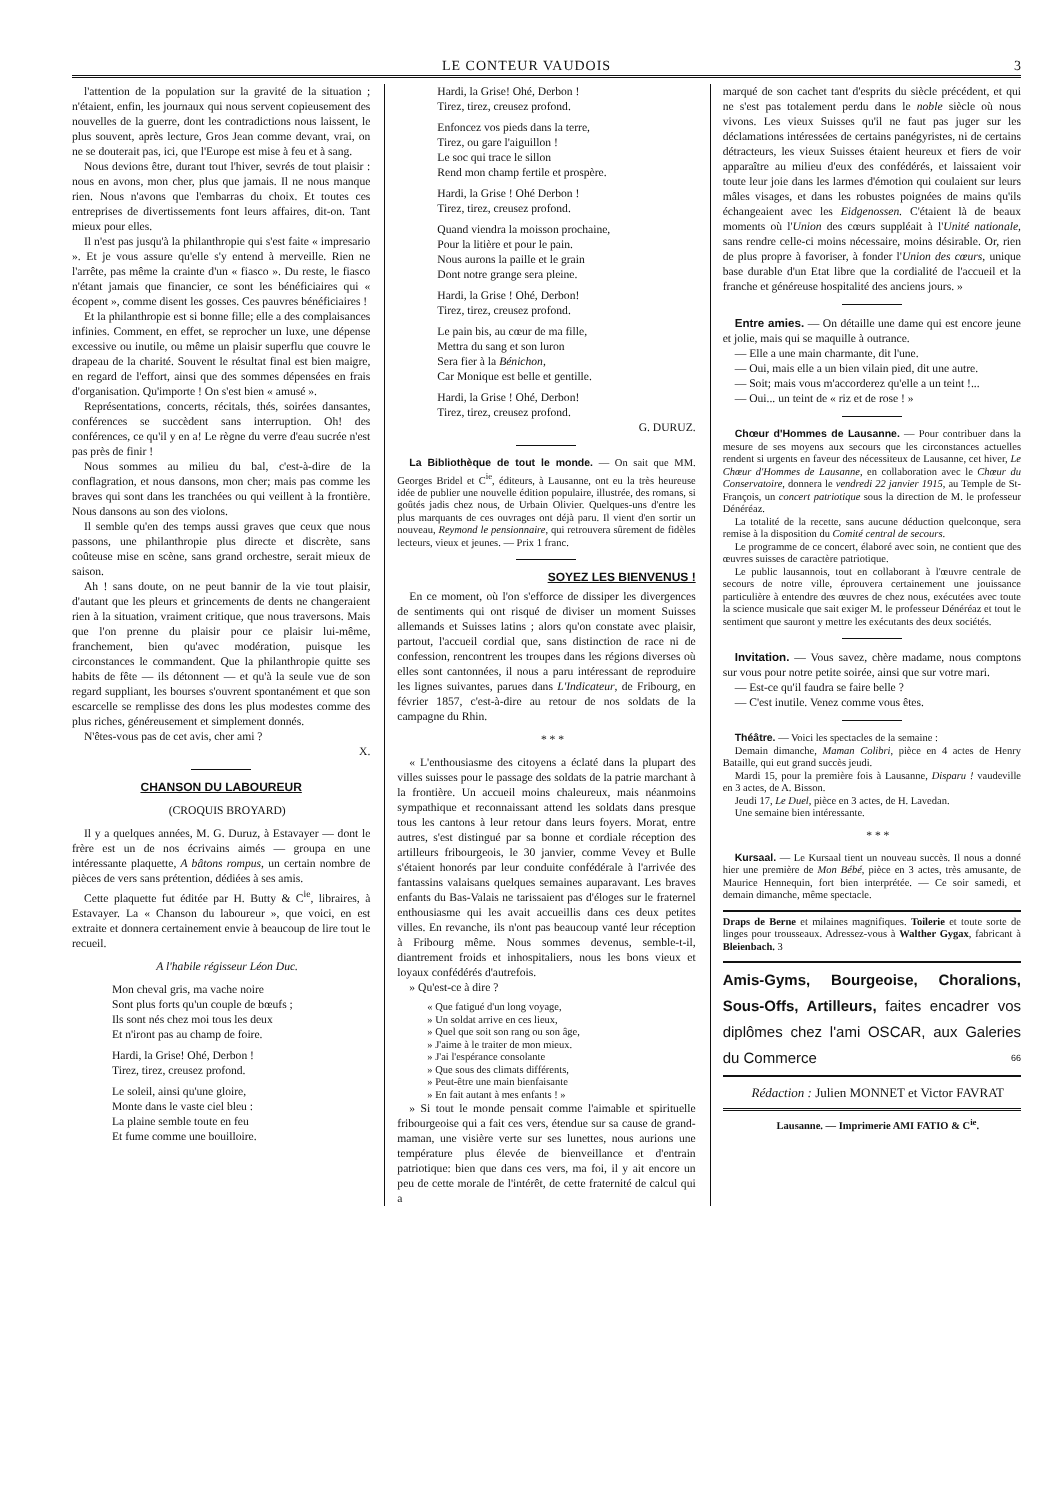LE CONTEUR VAUDOIS 3
l'attention de la population sur la gravité de la situation ; n'étaient, enfin, les journaux qui nous servent copieusement des nouvelles de la guerre, dont les contradictions nous laissent, le plus souvent, après lecture, Gros Jean comme devant, vrai, on ne se douterait pas, ici, que l'Europe est mise à feu et à sang.
Nous devions être, durant tout l'hiver, sevrés de tout plaisir : nous en avons, mon cher, plus que jamais. Il ne nous manque rien. Nous n'avons que l'embarras du choix. Et toutes ces entreprises de divertissements font leurs affaires, dit-on. Tant mieux pour elles.
Il n'est pas jusqu'à la philanthropie qui s'est faite « impresario ». Et je vous assure qu'elle s'y entend à merveille. Rien ne l'arrête, pas même la crainte d'un « fiasco ». Du reste, le fiasco n'étant jamais que financier, ce sont les bénéficiaires qui « écopent », comme disent les gosses. Ces pauvres bénéficiaires !
Et la philanthropie est si bonne fille; elle a des complaisances infinies. Comment, en effet, se reprocher un luxe, une dépense excessive ou inutile, ou même un plaisir superflu que couvre le drapeau de la charité. Souvent le résultat final est bien maigre, en regard de l'effort, ainsi que des sommes dépensées en frais d'organisation. Qu'importe ! On s'est bien « amusé ».
Représentations, concerts, récitals, thés, soirées dansantes, conférences se succèdent sans interruption. Oh! des conférences, ce qu'il y en a! Le règne du verre d'eau sucrée n'est pas près de finir !
Nous sommes au milieu du bal, c'est-à-dire de la conflagration, et nous dansons, mon cher; mais pas comme les braves qui sont dans les tranchées ou qui veillent à la frontière. Nous dansons au son des violons.
Il semble qu'en des temps aussi graves que ceux que nous passons, une philanthropie plus directe et discrète, sans coûteuse mise en scène, sans grand orchestre, serait mieux de saison.
Ah ! sans doute, on ne peut bannir de la vie tout plaisir, d'autant que les pleurs et grincements de dents ne changeraient rien à la situation, vraiment critique, que nous traversons. Mais que l'on prenne du plaisir pour ce plaisir lui-même, franchement, bien qu'avec modération, puisque les circonstances le commandent. Que la philanthropie quitte ses habits de fête — ils détonnent — et qu'à la seule vue de son regard suppliant, les bourses s'ouvrent spontanément et que son escarcelle se remplisse des dons les plus modestes comme des plus riches, généreusement et simplement donnés.
N'êtes-vous pas de cet avis, cher ami ?
X.
CHANSON DU LABOUREUR
(CROQUIS BROYARD)
Il y a quelques années, M. G. Duruz, à Estavayer — dont le frère est un de nos écrivains aimés — groupa en une intéressante plaquette, A bâtons rompus, un certain nombre de pièces de vers sans prétention, dédiées à ses amis.
Cette plaquette fut éditée par H. Butty & C<sup>ie</sup>, libraires, à Estavayer. La « Chanson du laboureur », que voici, en est extraite et donnera certainement envie à beaucoup de lire tout le recueil.
A l'habile régisseur Léon Duc.
Mon cheval gris, ma vache noire
Sont plus forts qu'un couple de bœufs ;
Ils sont nés chez moi tous les deux
Et n'iront pas au champ de foire.
Hardi, la Grise! Ohé, Derbon !
Tirez, tirez, creusez profond.
Le soleil, ainsi qu'une gloire,
Monte dans le vaste ciel bleu :
La plaine semble toute en feu
Et fume comme une bouilloire.
Hardi, la Grise! Ohé, Derbon !
Tirez, tirez, creusez profond.
Enfoncez vos pieds dans la terre,
Tirez, ou gare l'aiguillon !
Le soc qui trace le sillon
Rend mon champ fertile et prospère.
Hardi, la Grise ! Ohé Derbon !
Tirez, tirez, creusez profond.
Quand viendra la moisson prochaine,
Pour la litière et pour le pain.
Nous aurons la paille et le grain
Dont notre grange sera pleine.
Hardi, la Grise ! Ohé, Derbon!
Tirez, tirez, creusez profond.
Le pain bis, au cœur de ma fille,
Mettra du sang et son luron
Sera fier à la Bénichon,
Car Monique est belle et gentille.
Hardi, la Grise ! Ohé, Derbon!
Tirez, tirez, creusez profond.
G. DURUZ.
La Bibliothèque de tout le monde. — On sait que MM. Georges Bridel et C<sup>ie</sup>, éditeurs, à Lausanne, ont eu la très heureuse idée de publier une nouvelle édition populaire, illustrée, des romans, si goûtés jadis chez nous, de Urbain Olivier. Quelques-uns d'entre les plus marquants de ces ouvrages ont déjà paru. Il vient d'en sortir un nouveau, Reymond le pensionnaire, qui retrouvera sûrement de fidèles lecteurs, vieux et jeunes. — Prix 1 franc.
SOYEZ LES BIENVENUS !
En ce moment, où l'on s'efforce de dissiper les divergences de sentiments qui ont risqué de diviser un moment Suisses allemands et Suisses latins ; alors qu'on constate avec plaisir, partout, l'accueil cordial que, sans distinction de race ni de confession, rencontrent les troupes dans les régions diverses où elles sont cantonnées, il nous a paru intéressant de reproduire les lignes suivantes, parues dans L'Indicateur, de Fribourg, en février 1857, c'est-à-dire au retour de nos soldats de la campagne du Rhin.
* * *
« L'enthousiasme des citoyens a éclaté dans la plupart des villes suisses pour le passage des soldats de la patrie marchant à la frontière. Un accueil moins chaleureux, mais néanmoins sympathique et reconnaissant attend les soldats dans presque tous les cantons à leur retour dans leurs foyers. Morat, entre autres, s'est distingué par sa bonne et cordiale réception des artilleurs fribourgeois, le 30 janvier, comme Vevey et Bulle s'étaient honorés par leur conduite confédérale à l'arrivée des fantassins valaisans quelques semaines auparavant. Les braves enfants du Bas-Valais ne tarissaient pas d'éloges sur le fraternel enthousiasme qui les avait accueillis dans ces deux petites villes. En revanche, ils n'ont pas beaucoup vanté leur réception à Fribourg même. Nous sommes devenus, semble-t-il, diantrement froids et inhospitaliers, nous les bons vieux et loyaux confédérés d'autrefois.
» Qu'est-ce à dire ?
« Que fatigué d'un long voyage,
» Un soldat arrive en ces lieux,
» Quel que soit son rang ou son âge,
» J'aime à le traiter de mon mieux.
» J'ai l'espérance consolante
» Que sous des climats différents,
» Peut-être une main bienfaisante
» En fait autant à mes enfants ! »
» Si tout le monde pensait comme l'aimable et spirituelle fribourgeoise qui a fait ces vers, étendue sur sa cause de grand-maman, une visière verte sur ses lunettes, nous aurions une température plus élevée de bienveillance et d'entrain patriotique: bien que dans ces vers, ma foi, il y ait encore un peu de cette morale de l'intérêt, de cette fraternité de calcul qui a
marqué de son cachet tant d'esprits du siècle précédent, et qui ne s'est pas totalement perdu dans le noble siècle où nous vivons. Les vieux Suisses qu'il ne faut pas juger sur les déclamations intéressées de certains panégyristes, ni de certains détracteurs, les vieux Suisses étaient heureux et fiers de voir apparaître au milieu d'eux des confédérés, et laissaient voir toute leur joie dans les larmes d'émotion qui coulaient sur leurs mâles visages, et dans les robustes poignées de mains qu'ils échangeaient avec les Eidgenossen. C'étaient là de beaux moments où l'Union des cœurs suppléait à l'Unité nationale, sans rendre celle-ci moins nécessaire, moins désirable. Or, rien de plus propre à favoriser, à fonder l'Union des cœurs, unique base durable d'un Etat libre que la cordialité de l'accueil et la franche et généreuse hospitalité des anciens jours. »
Entre amies. — On détaille une dame qui est encore jeune et jolie, mais qui se maquille à outrance.
— Elle a une main charmante, dit l'une.
— Oui, mais elle a un bien vilain pied, dit une autre.
— Soit; mais vous m'accorderez qu'elle a un teint !...
— Oui... un teint de « riz et de rose ! »
Chœur d'Hommes de Lausanne. — Pour contribuer dans la mesure de ses moyens aux secours que les circonstances actuelles rendent si urgents en faveur des nécessiteux de Lausanne, cet hiver, Le Chœur d'Hommes de Lausanne, en collaboration avec le Chœur du Conservatoire, donnera le vendredi 22 janvier 1915, au Temple de St-François, un concert patriotique sous la direction de M. le professeur Dénéréaz.
La totalité de la recette, sans aucune déduction quelconque, sera remise à la disposition du Comité central de secours.
Le programme de ce concert, élaboré avec soin, ne contient que des œuvres suisses de caractère patriotique.
Le public lausannois, tout en collaborant à l'œuvre centrale de secours de notre ville, éprouvera certainement une jouissance particulière à entendre des œuvres de chez nous, exécutées avec toute la science musicale que sait exiger M. le professeur Dénéréaz et tout le sentiment que sauront y mettre les exécutants des deux sociétés.
Invitation. — Vous savez, chère madame, nous comptons sur vous pour notre petite soirée, ainsi que sur votre mari.
— Est-ce qu'il faudra se faire belle ?
— C'est inutile. Venez comme vous êtes.
Théâtre. — Voici les spectacles de la semaine :
Demain dimanche, Maman Colibri, pièce en 4 actes de Henry Bataille, qui eut grand succès jeudi.
Mardi 15, pour la première fois à Lausanne, Disparu ! vaudeville en 3 actes, de A. Bisson.
Jeudi 17, Le Duel, pièce en 3 actes, de H. Lavedan.
Une semaine bien intéressante.
* * *
Kursaal. — Le Kursaal tient un nouveau succès. Il nous a donné hier une première de Mon Bébé, pièce en 3 actes, très amusante, de Maurice Hennequin, fort bien interprétée. — Ce soir samedi, et demain dimanche, même spectacle.
Draps de Berne et milaines magnifiques. Toilerie et toute sorte de linges pour trousseaux. Adressez-vous à Walther Gygax, fabricant à Bleienbach. 3
Amis-Gyms, Bourgeoise, Choralions, Sous-Offs, Artilleurs, faites encadrer vos diplômes chez l'ami OSCAR, aux Galeries du Commerce 66
Rédaction : Julien MONNET et Victor FAVRAT
Lausanne. — Imprimerie AMI FATIO & C<sup>ie</sup>.